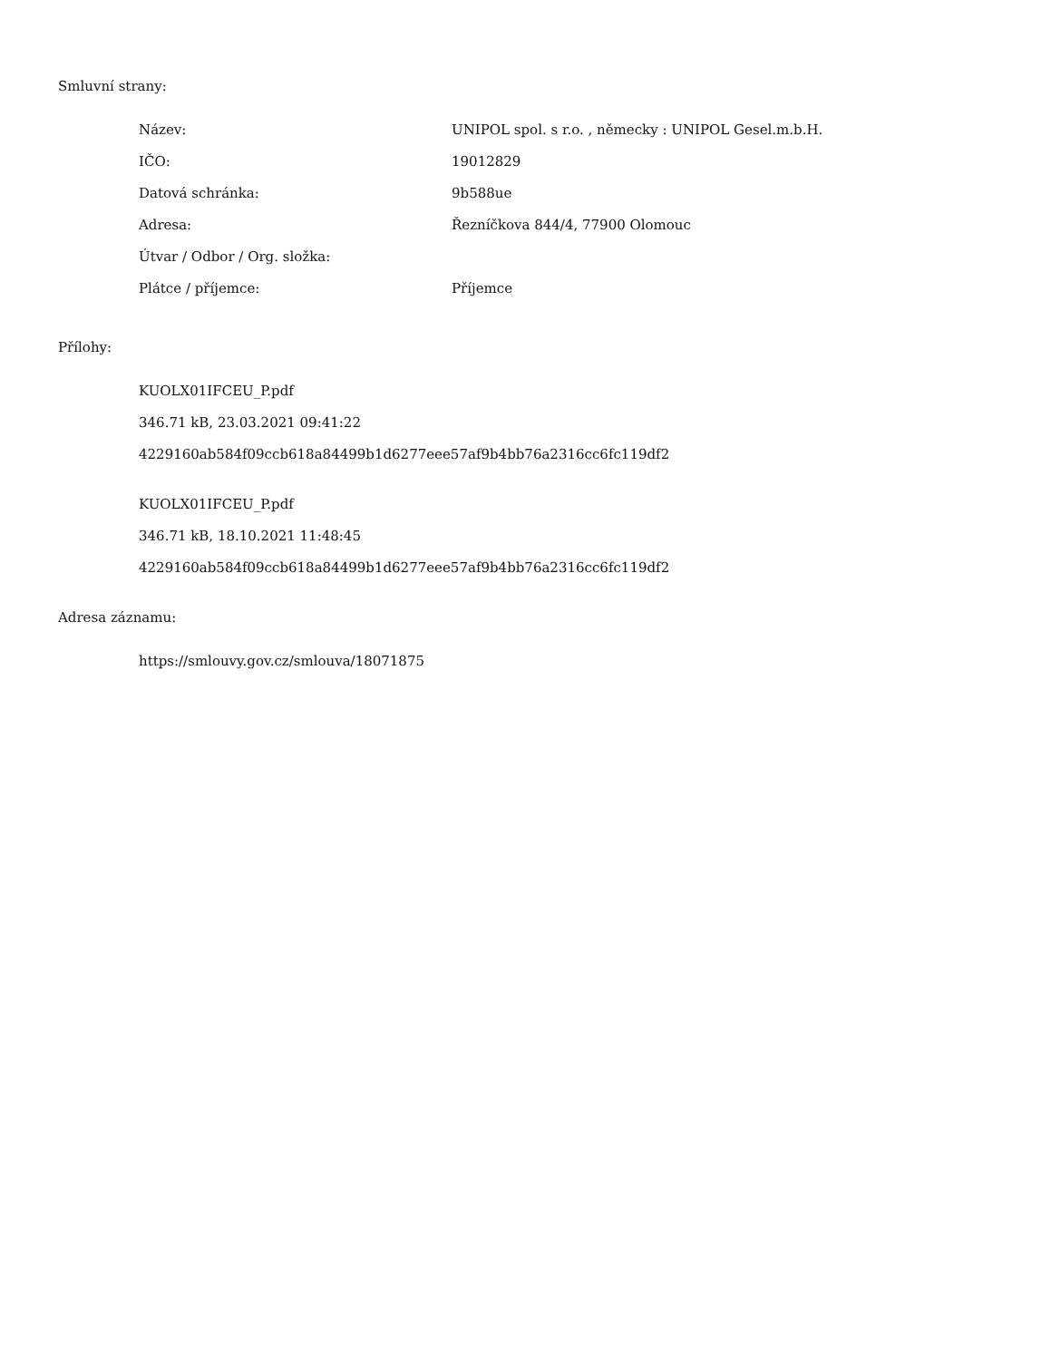Smluvní strany:
| Název: | UNIPOL spol. s r.o. , německy : UNIPOL Gesel.m.b.H. |
| IČO: | 19012829 |
| Datová schránka: | 9b588ue |
| Adresa: | Řezníčkova 844/4, 77900 Olomouc |
| Útvar / Odbor / Org. složka: | |
| Plátce / příjemce: | Příjemce |
Přílohy:
KUOLX01IFCEU_P.pdf
346.71 kB, 23.03.2021 09:41:22
4229160ab584f09ccb618a84499b1d6277eee57af9b4bb76a2316cc6fc119df2
KUOLX01IFCEU_P.pdf
346.71 kB, 18.10.2021 11:48:45
4229160ab584f09ccb618a84499b1d6277eee57af9b4bb76a2316cc6fc119df2
Adresa záznamu:
https://smlouvy.gov.cz/smlouva/18071875